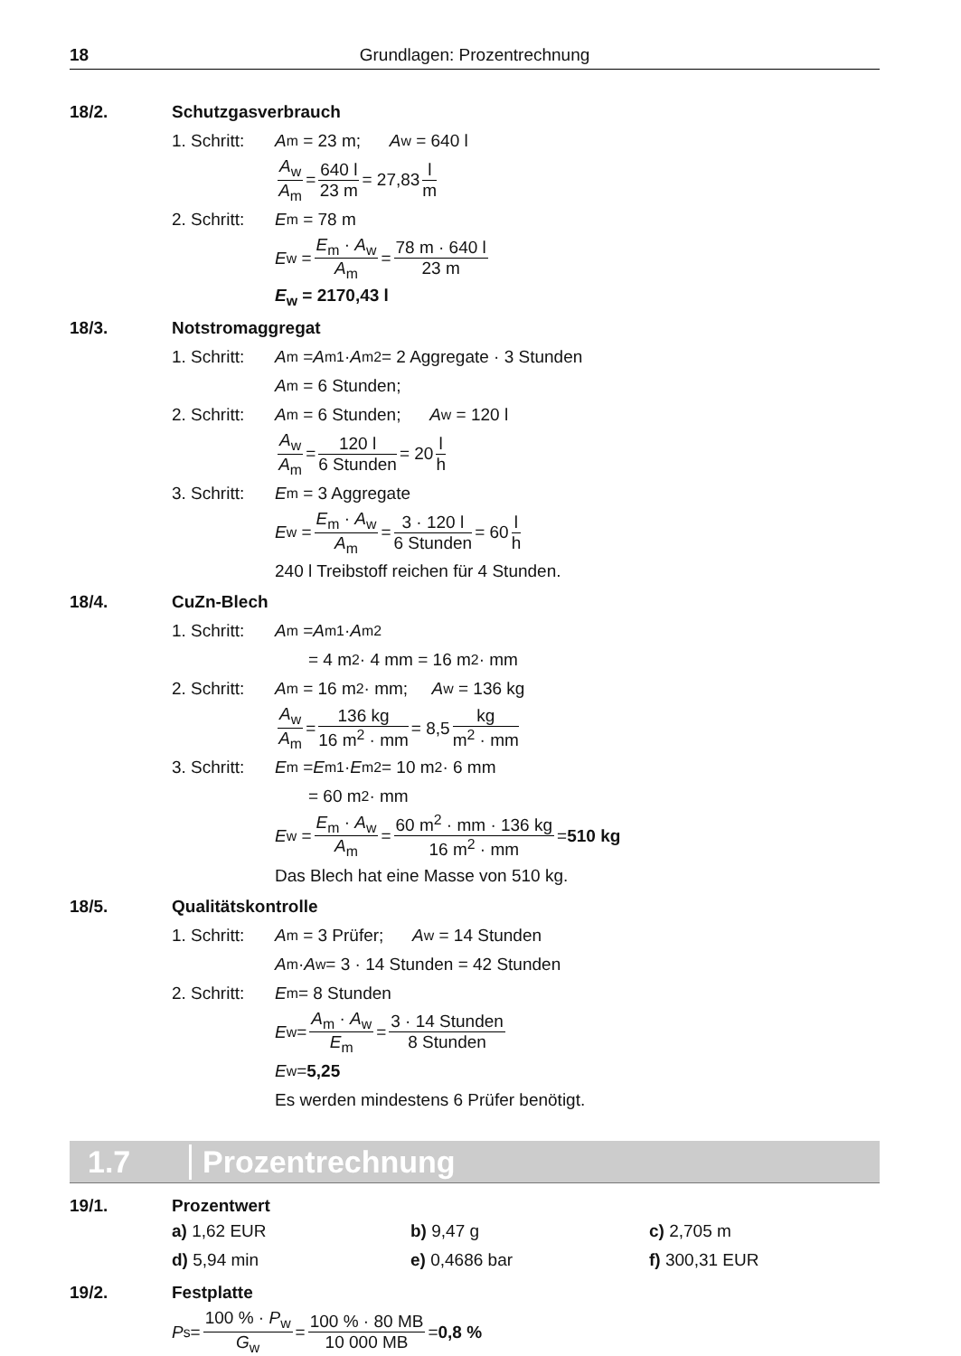18 Grundlagen: Prozentrechnung
18/2. Schutzgasverbrauch
1. Schritt: A<sub>m</sub> = 23 m; A<sub>w</sub> = 640 l
A<sub>w</sub> A<sub>m</sub> = 640 l 23 m = 27,83 l m
2. Schritt: E<sub>m</sub> = 78 m
E<sub>w</sub> = E<sub>m</sub> · A<sub>w</sub> A<sub>m</sub> = 78 m · 640 l 23 m
E<sub>w</sub> = 2170,43 l
18/3. Notstromaggregat
1. Schritt: A<sub>m</sub> = A<sub>m1</sub> · A<sub>m2</sub> = 2 Aggregate · 3 Stunden
A<sub>m</sub> = 6 Stunden;
2. Schritt: A<sub>m</sub> = 6 Stunden; A<sub>w</sub> = 120 l
A<sub>w</sub> A<sub>m</sub> = 120 l 6 Stunden = 20 l h
3. Schritt: E<sub>m</sub> = 3 Aggregate
E<sub>w</sub> = E<sub>m</sub> · A<sub>w</sub> A<sub>m</sub> = 3 · 120 l 6 Stunden = 60 l h
240 l Treibstoff reichen für 4 Stunden.
18/4. CuZn-Blech
1. Schritt: A<sub>m</sub> = A<sub>m1</sub> · A<sub>m2</sub>
= 4 m<sup>2</sup> · 4 mm = 16 m<sup>2</sup> · mm
2. Schritt: A<sub>m</sub> = 16 m<sup>2</sup> · mm; A<sub>w</sub> = 136 kg
A<sub>w</sub> A<sub>m</sub> = 136 kg 16 m<sup>2</sup> · mm = 8,5 kg m<sup>2</sup> · mm
3. Schritt: E<sub>m</sub> = E<sub>m1</sub> · E<sub>m2</sub> = 10 m<sup>2</sup> · 6 mm
= 60 m<sup>2</sup> · mm
E<sub>w</sub> = E<sub>m</sub> · A<sub>w</sub> A<sub>m</sub> = 60 m<sup>2</sup> · mm · 136 kg 16 m<sup>2</sup> · mm = 510 kg
Das Blech hat eine Masse von 510 kg.
18/5. Qualitätskontrolle
1. Schritt: A<sub>m</sub> = 3 Prüfer; A<sub>w</sub> = 14 Stunden
A<sub>m</sub> · A<sub>w</sub> = 3 · 14 Stunden = 42 Stunden
2. Schritt: E<sub>m</sub> = 8 Stunden
E<sub>w</sub> = A<sub>m</sub> · A<sub>w</sub> E<sub>m</sub> = 3 · 14 Stunden 8 Stunden
E<sub>w</sub> = 5,25
Es werden mindestens 6 Prüfer benötigt.
1.7 Prozentrechnung
19/1. Prozentwert
a) 1,62 EUR
b) 9,47 g
c) 2,705 m
d) 5,94 min
e) 0,4686 bar
f) 300,31 EUR
19/2. Festplatte
P<sub>s</sub> = 100 % · P<sub>w</sub> G<sub>w</sub> = 100 % · 80 MB 10 000 MB = 0,8 %